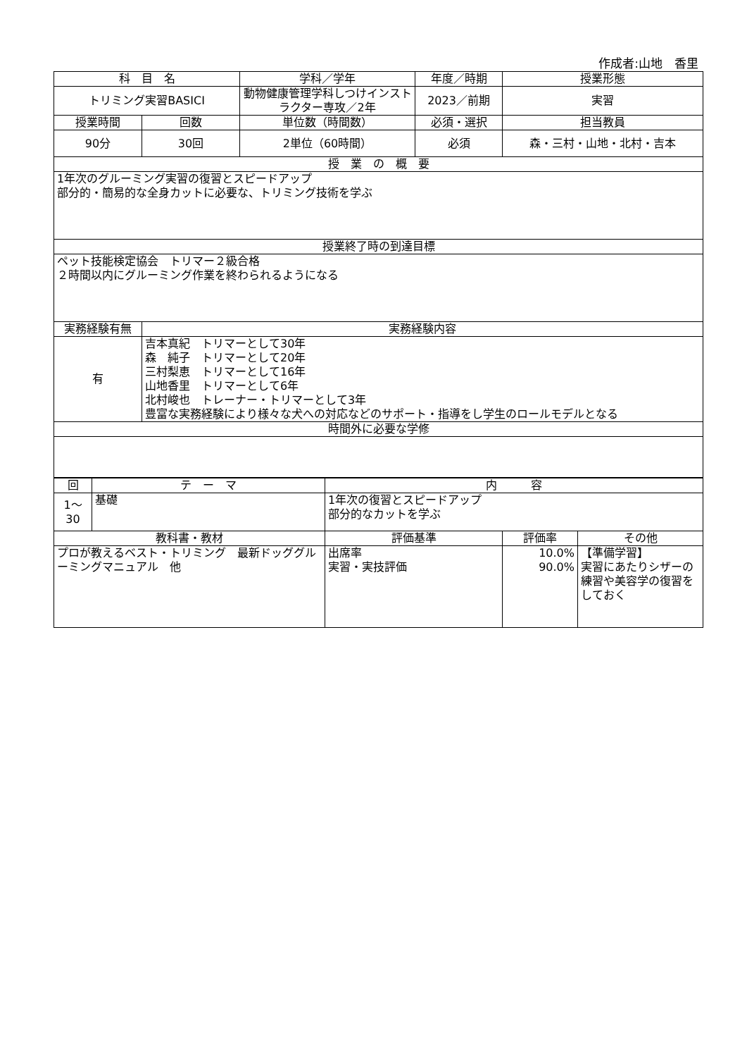作成者:山地　香里
| 科 目 名 | | 学科／学年 | 年度／時期 | 授業形態 |
| --- | --- | --- | --- | --- |
| トリミング実習BASICⅠ | | 動物健康管理学科しつけインストラクター専攻／2年 | 2023／前期 | 実習 |
| 授業時間 | 回数 | 単位数（時間数） | 必須・選択 | 担当教員 |
| 90分 | 30回 | 2単位（60時間） | 必須 | 森・三村・山地・北村・吉本 |
| 授 業 の 概 要 | | | | |
| 1年次のグルーミング実習の復習とスピードアップ 部分的・簡易的な全身カットに必要な、トリミング技術を学ぶ | | | | |
| 授業終了時の到達目標 | | | | |
| ペット技能検定協会 トリマー２級合格 ２時間以内にグルーミング作業を終わられるようになる | | | | |
| 実務経験有無 | 実務経験内容 | | | |
| 有 | 吉本真紀 トリマーとして30年 森 純子 トリマーとして20年 三村梨恵 トリマーとして16年 山地香里 トリマーとして6年 北村峻也 トレーナー・トリマーとして3年 豊富な実務経験により様々な犬への対応などのサポート・指導をし学生のロールモデルとなる | | | |
| 時間外に必要な学修 | | | | |
| 回 | テ ー マ | 内 容 | | |
| --- | --- | --- | --- | --- |
| 1～30 | 基礎 | 1年次の復習とスピードアップ 部分的なカットを学ぶ | | |
| 教科書・教材 | | 評価基準 | 評価率 | その他 |
| プロが教えるベスト・トリミング 最新ドッググルーミングマニュアル 他 | | 出席率 実習・実技評価 | 10.0% 90.0% | 【準備学習】 実習にあたりシザーの練習や美容学の復習をしておく |